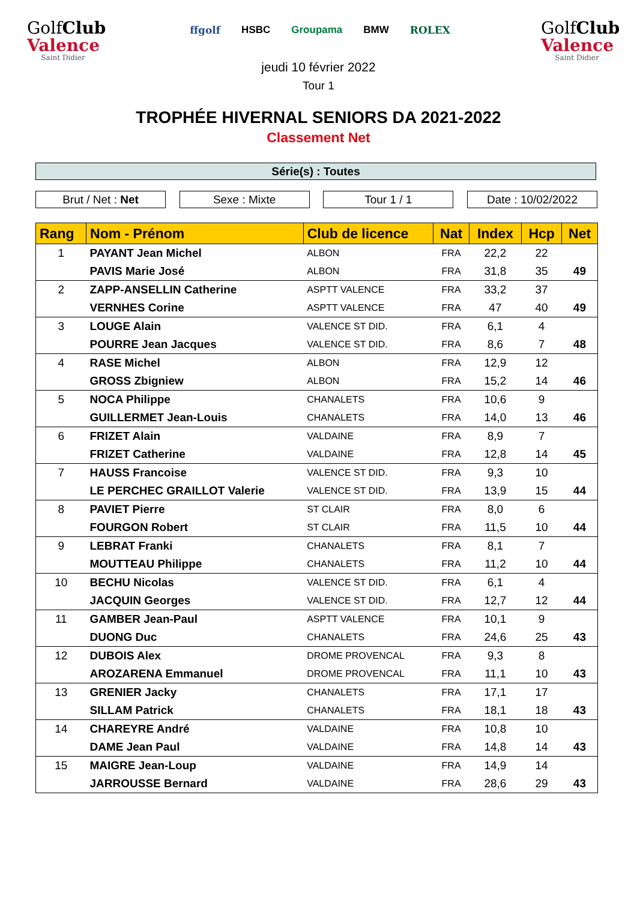GolfClub
Valence
Saint Didier
ffgolf HSBC Groupama BMW ROLEX
GolfClub
Valence
Saint Didier
jeudi 10 février 2022
Tour 1
TROPHÉE HIVERNAL SENIORS DA 2021-2022
Classement Net
Série(s) : Toutes
Brut / Net : Net Sexe : Mixte Tour 1 / 1 Date : 10/02/2022
| Rang | Nom - Prénom | Club de licence | Nat | Index | Hcp | Net |
| --- | --- | --- | --- | --- | --- | --- |
| 1 | PAYANT Jean Michel | ALBON | FRA | 22,2 | 22 | |
| | PAVIS Marie José | ALBON | FRA | 31,8 | 35 | 49 |
| 2 | ZAPP-ANSELLIN Catherine | ASPTT VALENCE | FRA | 33,2 | 37 | |
| | VERNHES Corine | ASPTT VALENCE | FRA | 47 | 40 | 49 |
| 3 | LOUGE Alain | VALENCE ST DID. | FRA | 6,1 | 4 | |
| | POURRE Jean Jacques | VALENCE ST DID. | FRA | 8,6 | 7 | 48 |
| 4 | RASE Michel | ALBON | FRA | 12,9 | 12 | |
| | GROSS Zbigniew | ALBON | FRA | 15,2 | 14 | 46 |
| 5 | NOCA Philippe | CHANALETS | FRA | 10,6 | 9 | |
| | GUILLERMET Jean-Louis | CHANALETS | FRA | 14,0 | 13 | 46 |
| 6 | FRIZET Alain | VALDAINE | FRA | 8,9 | 7 | |
| | FRIZET Catherine | VALDAINE | FRA | 12,8 | 14 | 45 |
| 7 | HAUSS Francoise | VALENCE ST DID. | FRA | 9,3 | 10 | |
| | LE PERCHEC GRAILLOT Valerie | VALENCE ST DID. | FRA | 13,9 | 15 | 44 |
| 8 | PAVIET Pierre | ST CLAIR | FRA | 8,0 | 6 | |
| | FOURGON Robert | ST CLAIR | FRA | 11,5 | 10 | 44 |
| 9 | LEBRAT Franki | CHANALETS | FRA | 8,1 | 7 | |
| | MOUTTEAU Philippe | CHANALETS | FRA | 11,2 | 10 | 44 |
| 10 | BECHU Nicolas | VALENCE ST DID. | FRA | 6,1 | 4 | |
| | JACQUIN Georges | VALENCE ST DID. | FRA | 12,7 | 12 | 44 |
| 11 | GAMBER Jean-Paul | ASPTT VALENCE | FRA | 10,1 | 9 | |
| | DUONG Duc | CHANALETS | FRA | 24,6 | 25 | 43 |
| 12 | DUBOIS Alex | DROME PROVENCAL | FRA | 9,3 | 8 | |
| | AROZARENA Emmanuel | DROME PROVENCAL | FRA | 11,1 | 10 | 43 |
| 13 | GRENIER Jacky | CHANALETS | FRA | 17,1 | 17 | |
| | SILLAM Patrick | CHANALETS | FRA | 18,1 | 18 | 43 |
| 14 | CHAREYRE André | VALDAINE | FRA | 10,8 | 10 | |
| | DAME Jean Paul | VALDAINE | FRA | 14,8 | 14 | 43 |
| 15 | MAIGRE Jean-Loup | VALDAINE | FRA | 14,9 | 14 | |
| | JARROUSSE Bernard | VALDAINE | FRA | 28,6 | 29 | 43 |